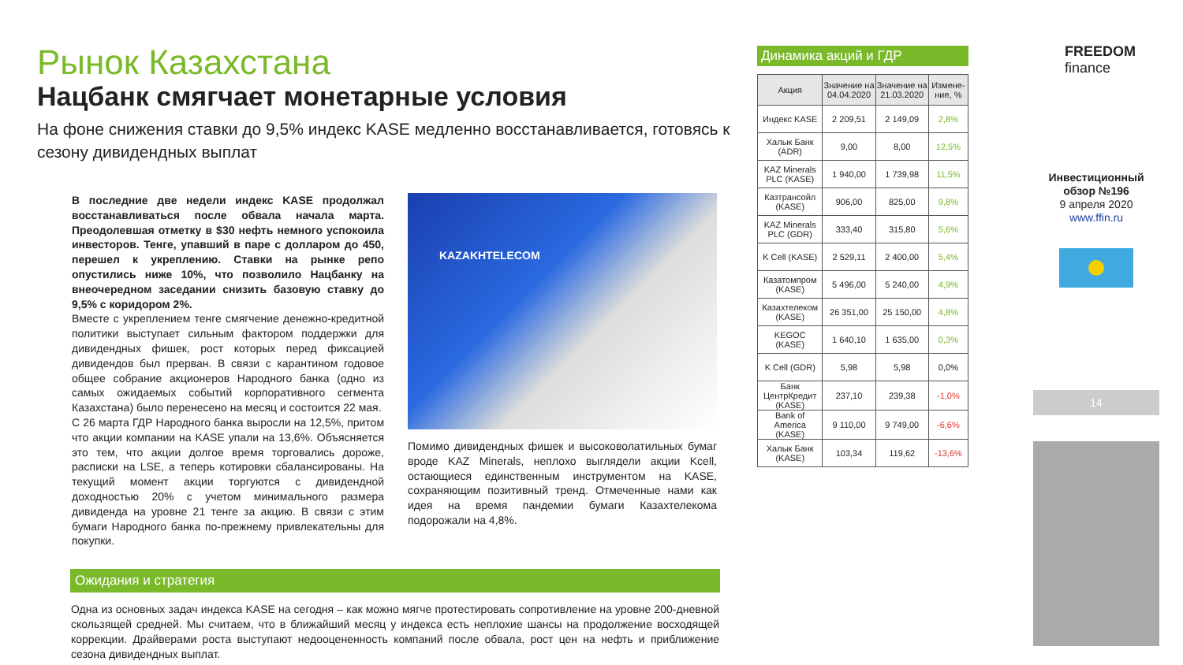Рынок Казахстана
Нацбанк смягчает монетарные условия
На фоне снижения ставки до 9,5% индекс KASE медленно восстанавливается, готовясь к сезону дивидендных выплат
В последние две недели индекс KASE продолжал восстанавливаться после обвала начала марта. Преодолевшая отметку в $30 нефть немного успокоила инвесторов. Тенге, упавший в паре с долларом до 450, перешел к укреплению. Ставки на рынке репо опустились ниже 10%, что позволило Нацбанку на внеочередном заседании снизить базовую ставку до 9,5% с коридором 2%.
Вместе с укреплением тенге смягчение денежно-кредитной политики выступает сильным фактором поддержки для дивидендных фишек, рост которых перед фиксацией дивидендов был прерван. В связи с карантином годовое общее собрание акционеров Народного банка (одно из самых ожидаемых событий корпоративного сегмента Казахстана) было перенесено на месяц и состоится 22 мая.
С 26 марта ГДР Народного банка выросли на 12,5%, притом что акции компании на KASE упали на 13,6%. Объясняется это тем, что акции долгое время торговались дороже, расписки на LSE, а теперь котировки сбалансированы. На текущий момент акции торгуются с дивидендной доходностью 20% с учетом минимального размера дивиденда на уровне 21 тенге за акцию. В связи с этим бумаги Народного банка по-прежнему привлекательны для покупки.
KAZAKHTELECOM
Помимо дивидендных фишек и высоковолатильных бумаг вроде KAZ Minerals, неплохо выглядели акции Kcell, остающиеся единственным инструментом на KASE, сохраняющим позитивный тренд. Отмеченные нами как идея на время пандемии бумаги Казахтелекома подорожали на 4,8%.
Ожидания и стратегия
Одна из основных задач индекса KASE на сегодня – как можно мягче протестировать сопротивление на уровне 200-дневной скользящей средней. Мы считаем, что в ближайший месяц у индекса есть неплохие шансы на продолжение восходящей коррекции. Драйверами роста выступают недооцененность компаний после обвала, рост цен на нефть и приближение сезона дивидендных выплат.
Динамика акций и ГДР
| Акция | Значение на 04.04.2020 | Значение на 21.03.2020 | Измене-ние, % |
| --- | --- | --- | --- |
| Индекс KASE | 2 209,51 | 2 149,09 | 2,8% |
| Халык Банк (ADR) | 9,00 | 8,00 | 12,5% |
| KAZ Minerals PLC (KASE) | 1 940,00 | 1 739,98 | 11,5% |
| Казтрансойл (KASE) | 906,00 | 825,00 | 9,8% |
| KAZ Minerals PLC (GDR) | 333,40 | 315,80 | 5,6% |
| K Cell (KASE) | 2 529,11 | 2 400,00 | 5,4% |
| Казатомпром (KASE) | 5 496,00 | 5 240,00 | 4,9% |
| Казахтелеком (KASE) | 26 351,00 | 25 150,00 | 4,8% |
| KEGOC (KASE) | 1 640,10 | 1 635,00 | 0,3% |
| K Cell (GDR) | 5,98 | 5,98 | 0,0% |
| Банк ЦентрКредит (KASE) | 237,10 | 239,38 | -1,0% |
| Bank of America (KASE) | 9 110,00 | 9 749,00 | -6,6% |
| Халык Банк (KASE) | 103,34 | 119,62 | -13,6% |
FREEDOM
finance
Инвестиционный обзор №196
9 апреля 2020
www.ffin.ru
14